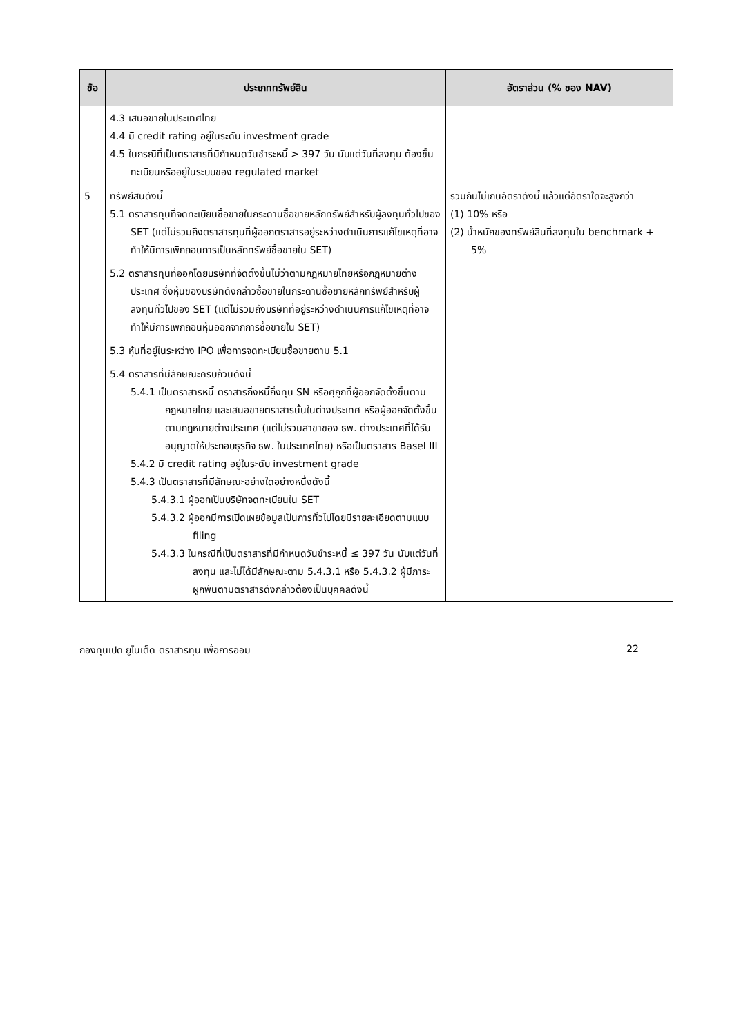| ข้อ | ประเภททรัพย์สิน | อัตราส่วน (% ของ NAV) |
| --- | --- | --- |
| | 4.3 เสนอขายในประเทศไทย 4.4 มี credit rating อยู่ในระดับ investment grade 4.5 ในกรณีที่เป็นตราสารที่มีกำหนดวันชำระหนี้ > 397 วัน นับแต่วันที่ลงทุน ต้องขึ้นทะเบียนหรืออยู่ในระบบของ regulated market | |
| 5 | ทรัพย์สินดังนี้ 5.1 ตราสารทุนที่จดทะเบียนซื้อขายในกระดานซื้อขายหลักทรัพย์สำหรับผู้ลงทุนทั่วไปของ SET (แต่ไม่รวมถึงตราสารทุนที่ผู้ออกตราสารอยู่ระหว่างดำเนินการแก้ไขเหตุที่อาจทำให้มีการเพิกถอนการเป็นหลักทรัพย์ซื้อขายใน SET) 5.2 ตราสารทุนที่ออกโดยบริษัทที่จัดตั้งขึ้นไม่ว่าตามกฎหมายไทยหรือกฎหมายต่างประเทศ ซึ่งหุ้นของบริษัทดังกล่าวซื้อขายในกระดานซื้อขายหลักทรัพย์สำหรับผู้ลงทุนทั่วไปของ SET (แต่ไม่รวมถึงบริษัทที่อยู่ระหว่างดำเนินการแก้ไขเหตุที่อาจทำให้มีการเพิกถอนหุ้นออกจากการซื้อขายใน SET) 5.3 หุ้นที่อยู่ในระหว่าง IPO เพื่อการจดทะเบียนซื้อขายตาม 5.1 5.4 ตราสารที่มีลักษณะครบถ้วนดังนี้ 5.4.1 เป็นตราสารหนี้ ตราสารกึ่งหนี้กึ่งทุน SN หรือศุกูกที่ผู้ออกจัดตั้งขึ้นตามกฎหมายไทย และเสนอขายตราสารนั้นในต่างประเทศ หรือผู้ออกจัดตั้งขึ้นตามกฎหมายต่างประเทศ (แต่ไม่รวมสาขาของ ธพ. ต่างประเทศที่ได้รับอนุญาตให้ประกอบธุรกิจ ธพ. ในประเทศไทย) หรือเป็นตราสาร Basel III 5.4.2 มี credit rating อยู่ในระดับ investment grade 5.4.3 เป็นตราสารที่มีลักษณะอย่างใดอย่างหนึ่งดังนี้ 5.4.3.1 ผู้ออกเป็นบริษัทจดทะเบียนใน SET 5.4.3.2 ผู้ออกมีการเปิดเผยข้อมูลเป็นการทั่วไปโดยมีรายละเอียดตามแบบ filing 5.4.3.3 ในกรณีที่เป็นตราสารที่มีกำหนดวันชำระหนี้ ≤ 397 วัน นับแต่วันที่ลงทุน และไม่ได้มีลักษณะตาม 5.4.3.1 หรือ 5.4.3.2 ผู้มีภาระผูกพันตามตราสารดังกล่าวต้องเป็นบุคคลดังนี้ | รวมกันไม่เกินอัตราดังนี้ แล้วแต่อัตราใดจะสูงกว่า (1) 10% หรือ (2) น้ำหนักของทรัพย์สินที่ลงทุนใน benchmark + 5% |
กองทุนเปิด ยูไนเต็ด ตราสารทุน เพื่อการออม 22